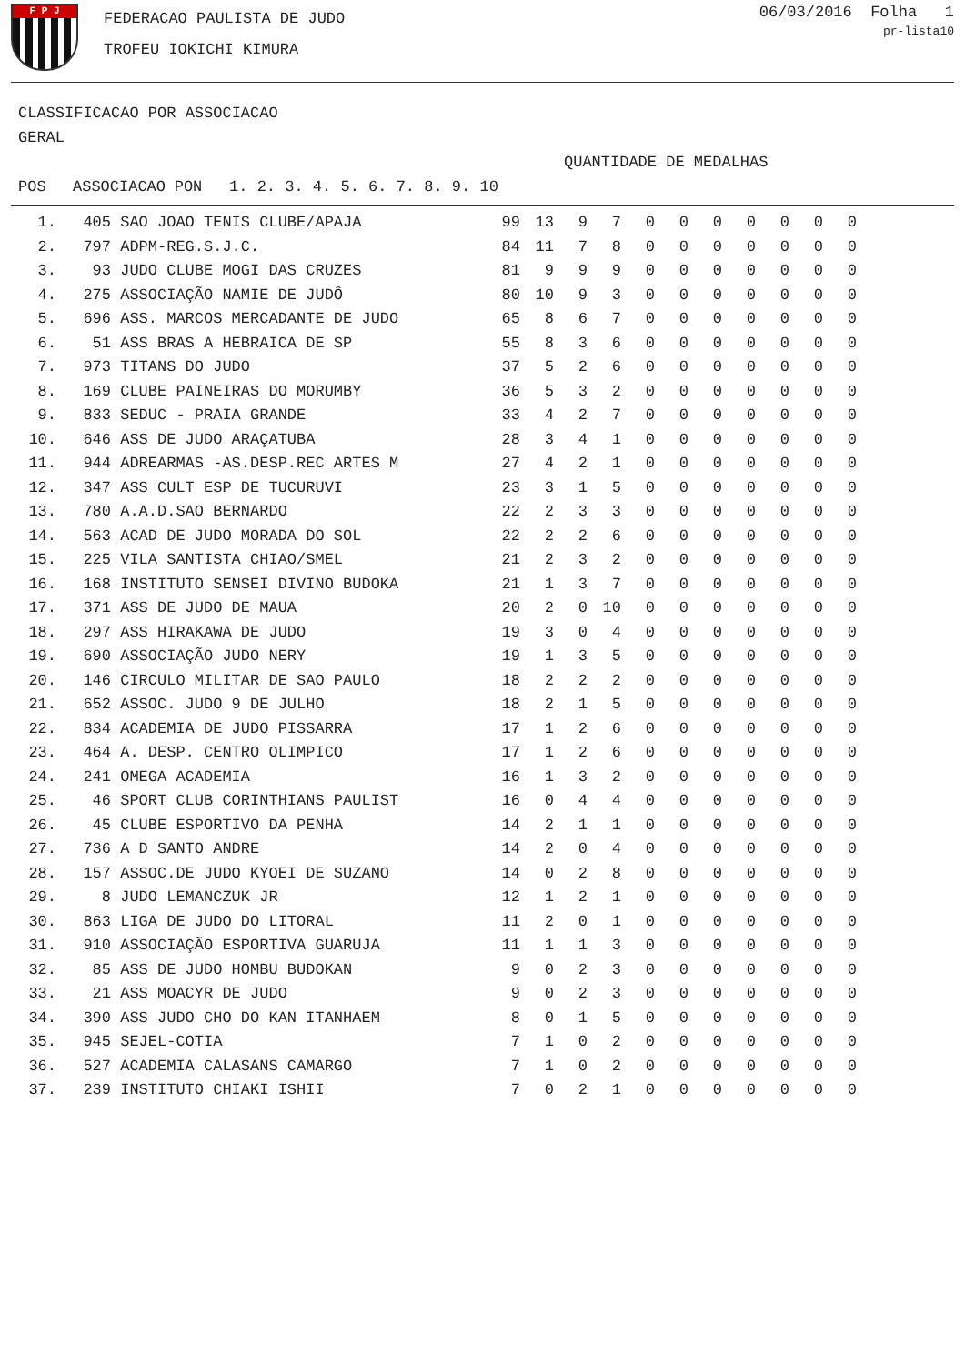F P J
FEDERACAO PAULISTA DE JUDO
TROFEU IOKICHI KIMURA
06/03/2016 Folha 1
pr-lista10
CLASSIFICACAO POR ASSOCIACAO
GERAL
QUANTIDADE DE MEDALHAS
| POS | ASSOCIACAO | PON | 1. 2. 3. 4. 5. 6. 7. 8. 9. 10 |
| --- | --- | --- | --- |
| 1. | 405 | SAO JOAO TENIS CLUBE/APAJA | 99 | 13 | 9 | 7 | 0 | 0 | 0 | 0 | 0 | 0 | 0 |
| 2. | 797 | ADPM-REG.S.J.C. | 84 | 11 | 7 | 8 | 0 | 0 | 0 | 0 | 0 | 0 | 0 |
| 3. | 93 | JUDO CLUBE MOGI DAS CRUZES | 81 | 9 | 9 | 9 | 0 | 0 | 0 | 0 | 0 | 0 | 0 |
| 4. | 275 | ASSOCIAÇÃO NAMIE DE JUDÔ | 80 | 10 | 9 | 3 | 0 | 0 | 0 | 0 | 0 | 0 | 0 |
| 5. | 696 | ASS. MARCOS MERCADANTE DE JUDO | 65 | 8 | 6 | 7 | 0 | 0 | 0 | 0 | 0 | 0 | 0 |
| 6. | 51 | ASS BRAS A HEBRAICA DE SP | 55 | 8 | 3 | 6 | 0 | 0 | 0 | 0 | 0 | 0 | 0 |
| 7. | 973 | TITANS DO JUDO | 37 | 5 | 2 | 6 | 0 | 0 | 0 | 0 | 0 | 0 | 0 |
| 8. | 169 | CLUBE PAINEIRAS DO MORUMBY | 36 | 5 | 3 | 2 | 0 | 0 | 0 | 0 | 0 | 0 | 0 |
| 9. | 833 | SEDUC - PRAIA GRANDE | 33 | 4 | 2 | 7 | 0 | 0 | 0 | 0 | 0 | 0 | 0 |
| 10. | 646 | ASS DE JUDO ARAÇATUBA | 28 | 3 | 4 | 1 | 0 | 0 | 0 | 0 | 0 | 0 | 0 |
| 11. | 944 | ADREARMAS -AS.DESP.REC ARTES M | 27 | 4 | 2 | 1 | 0 | 0 | 0 | 0 | 0 | 0 | 0 |
| 12. | 347 | ASS CULT ESP DE TUCURUVI | 23 | 3 | 1 | 5 | 0 | 0 | 0 | 0 | 0 | 0 | 0 |
| 13. | 780 | A.A.D.SAO BERNARDO | 22 | 2 | 3 | 3 | 0 | 0 | 0 | 0 | 0 | 0 | 0 |
| 14. | 563 | ACAD DE JUDO MORADA DO SOL | 22 | 2 | 2 | 6 | 0 | 0 | 0 | 0 | 0 | 0 | 0 |
| 15. | 225 | VILA SANTISTA CHIAO/SMEL | 21 | 2 | 3 | 2 | 0 | 0 | 0 | 0 | 0 | 0 | 0 |
| 16. | 168 | INSTITUTO SENSEI DIVINO BUDOKA | 21 | 1 | 3 | 7 | 0 | 0 | 0 | 0 | 0 | 0 | 0 |
| 17. | 371 | ASS DE JUDO DE MAUA | 20 | 2 | 0 | 10 | 0 | 0 | 0 | 0 | 0 | 0 | 0 |
| 18. | 297 | ASS HIRAKAWA DE JUDO | 19 | 3 | 0 | 4 | 0 | 0 | 0 | 0 | 0 | 0 | 0 |
| 19. | 690 | ASSOCIAÇÃO JUDO NERY | 19 | 1 | 3 | 5 | 0 | 0 | 0 | 0 | 0 | 0 | 0 |
| 20. | 146 | CIRCULO MILITAR DE SAO PAULO | 18 | 2 | 2 | 2 | 0 | 0 | 0 | 0 | 0 | 0 | 0 |
| 21. | 652 | ASSOC. JUDO 9 DE JULHO | 18 | 2 | 1 | 5 | 0 | 0 | 0 | 0 | 0 | 0 | 0 |
| 22. | 834 | ACADEMIA DE JUDO PISSARRA | 17 | 1 | 2 | 6 | 0 | 0 | 0 | 0 | 0 | 0 | 0 |
| 23. | 464 | A. DESP. CENTRO OLIMPICO | 17 | 1 | 2 | 6 | 0 | 0 | 0 | 0 | 0 | 0 | 0 |
| 24. | 241 | OMEGA ACADEMIA | 16 | 1 | 3 | 2 | 0 | 0 | 0 | 0 | 0 | 0 | 0 |
| 25. | 46 | SPORT CLUB CORINTHIANS PAULIST | 16 | 0 | 4 | 4 | 0 | 0 | 0 | 0 | 0 | 0 | 0 |
| 26. | 45 | CLUBE ESPORTIVO DA PENHA | 14 | 2 | 1 | 1 | 0 | 0 | 0 | 0 | 0 | 0 | 0 |
| 27. | 736 | A D SANTO ANDRE | 14 | 2 | 0 | 4 | 0 | 0 | 0 | 0 | 0 | 0 | 0 |
| 28. | 157 | ASSOC.DE JUDO KYOEI DE SUZANO | 14 | 0 | 2 | 8 | 0 | 0 | 0 | 0 | 0 | 0 | 0 |
| 29. | 8 | JUDO LEMANCZUK JR | 12 | 1 | 2 | 1 | 0 | 0 | 0 | 0 | 0 | 0 | 0 |
| 30. | 863 | LIGA DE JUDO DO LITORAL | 11 | 2 | 0 | 1 | 0 | 0 | 0 | 0 | 0 | 0 | 0 |
| 31. | 910 | ASSOCIAÇÃO ESPORTIVA GUARUJA | 11 | 1 | 1 | 3 | 0 | 0 | 0 | 0 | 0 | 0 | 0 |
| 32. | 85 | ASS DE JUDO HOMBU BUDOKAN | 9 | 0 | 2 | 3 | 0 | 0 | 0 | 0 | 0 | 0 | 0 |
| 33. | 21 | ASS MOACYR DE JUDO | 9 | 0 | 2 | 3 | 0 | 0 | 0 | 0 | 0 | 0 | 0 |
| 34. | 390 | ASS JUDO CHO DO KAN ITANHAEM | 8 | 0 | 1 | 5 | 0 | 0 | 0 | 0 | 0 | 0 | 0 |
| 35. | 945 | SEJEL-COTIA | 7 | 1 | 0 | 2 | 0 | 0 | 0 | 0 | 0 | 0 | 0 |
| 36. | 527 | ACADEMIA CALASANS CAMARGO | 7 | 1 | 0 | 2 | 0 | 0 | 0 | 0 | 0 | 0 | 0 |
| 37. | 239 | INSTITUTO CHIAKI ISHII | 7 | 0 | 2 | 1 | 0 | 0 | 0 | 0 | 0 | 0 | 0 |